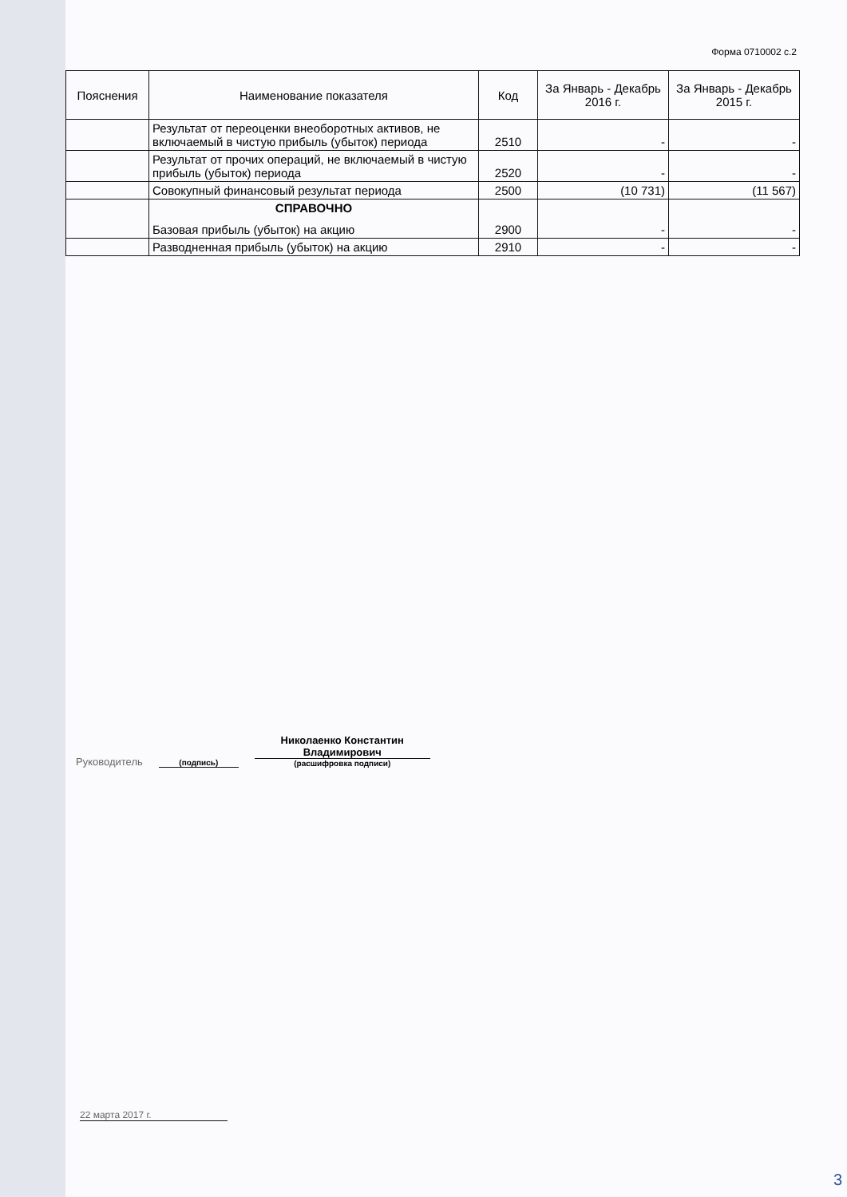Форма 0710002 с.2
| Пояснения | Наименование показателя | Код | За Январь - Декабрь 2016 г. | За Январь - Декабрь 2015 г. |
| --- | --- | --- | --- | --- |
| | Результат от переоценки внеоборотных активов, не включаемый в чистую прибыль (убыток) периода | 2510 | - | - |
| | Результат от прочих операций, не включаемый в чистую прибыль (убыток) периода | 2520 | - | - |
| | Совокупный финансовый результат периода | 2500 | (10 731) | (11 567) |
| | СПРАВОЧНО Базовая прибыль (убыток) на акцию | 2900 | - | - |
| | Разводненная прибыль (убыток) на акцию | 2910 | - | - |
Руководитель
(подпись)
Николаенко Константин Владимирович
(расшифровка подписи)
22 марта 2017 г.
3